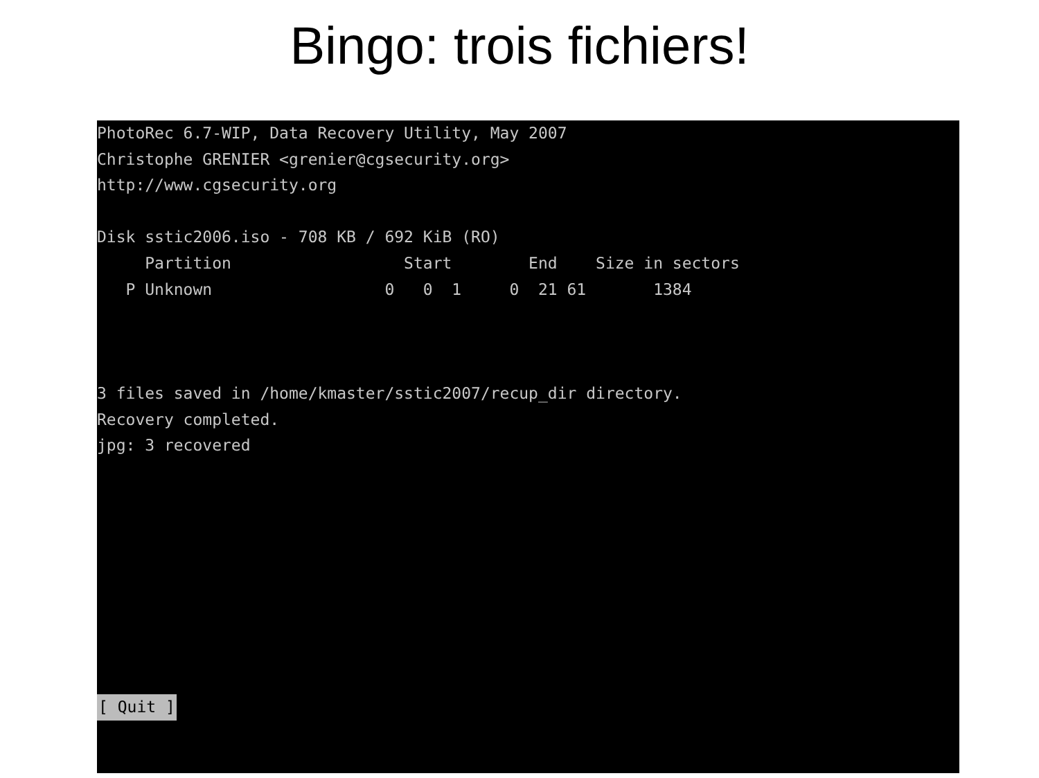Bingo: trois fichiers!
PhotoRec 6.7-WIP, Data Recovery Utility, May 2007 Christophe GRENIER <grenier@cgsecurity.org> http://www.cgsecurity.org Disk sstic2006.iso - 708 KB / 692 KiB (RO) Partition Start End Size in sectors P Unknown 0 0 1 0 21 61 1384 3 files saved in /home/kmaster/sstic2007/recup_dir directory. Recovery completed. jpg: 3 recovered
[ Quit ]